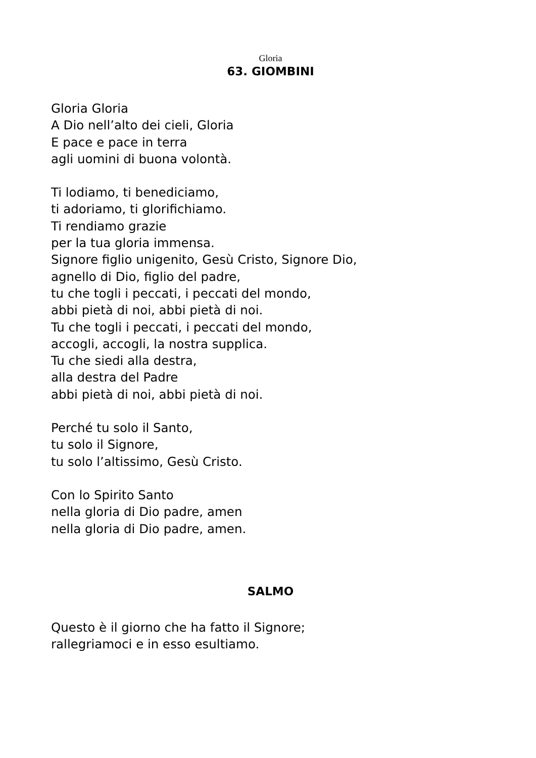Gloria
63. GIOMBINI
Gloria Gloria
A Dio nell’alto dei cieli, Gloria
E pace e pace in terra
agli uomini di buona volontà.
Ti lodiamo, ti benediciamo,
ti adoriamo, ti glorifichiamo.
Ti rendiamo grazie
per la tua gloria immensa.
Signore figlio unigenito, Gesù Cristo, Signore Dio,
agnello di Dio, figlio del padre,
tu che togli i peccati, i peccati del mondo,
abbi pietà di noi, abbi pietà di noi.
Tu che togli i peccati, i peccati del mondo,
accogli, accogli, la nostra supplica.
Tu che siedi alla destra,
alla destra del Padre
abbi pietà di noi, abbi pietà di noi.
Perché tu solo il Santo,
tu solo il Signore,
tu solo l’altissimo, Gesù Cristo.
Con lo Spirito Santo
nella gloria di Dio padre, amen
nella gloria di Dio padre, amen.
SALMO
Questo è il giorno che ha fatto il Signore;
rallegriamoci e in esso esultiamo.